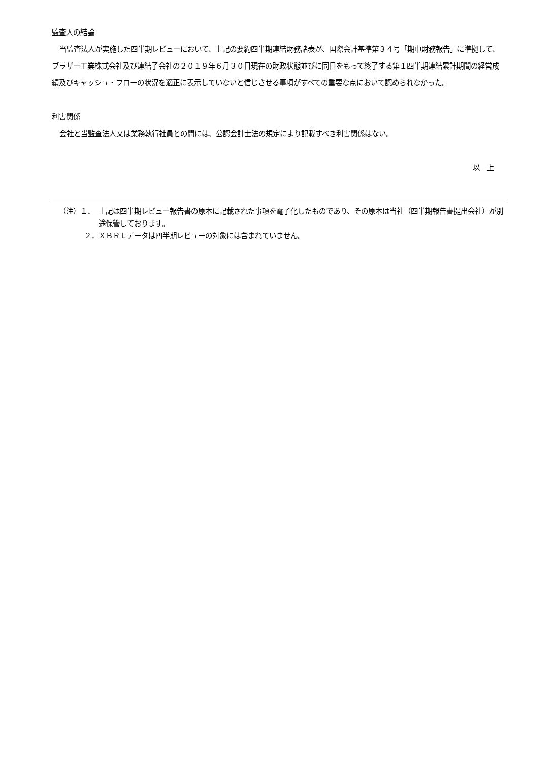監査人の結論
当監査法人が実施した四半期レビューにおいて、上記の要約四半期連結財務諸表が、国際会計基準第３４号「期中財務報告」に準拠して、ブラザー工業株式会社及び連結子会社の２０１９年６月３０日現在の財政状態並びに同日をもって終了する第１四半期連結累計期間の経営成績及びキャッシュ・フローの状況を適正に表示していないと信じさせる事項がすべての重要な点において認められなかった。
利害関係
会社と当監査法人又は業務執行社員との間には、公認会計士法の規定により記載すべき利害関係はない。
以　上
（注）１． 上記は四半期レビュー報告書の原本に記載された事項を電子化したものであり、その原本は当社（四半期報告書提出会社）が別途保管しております。
２． ＸＢＲＬデータは四半期レビューの対象には含まれていません。